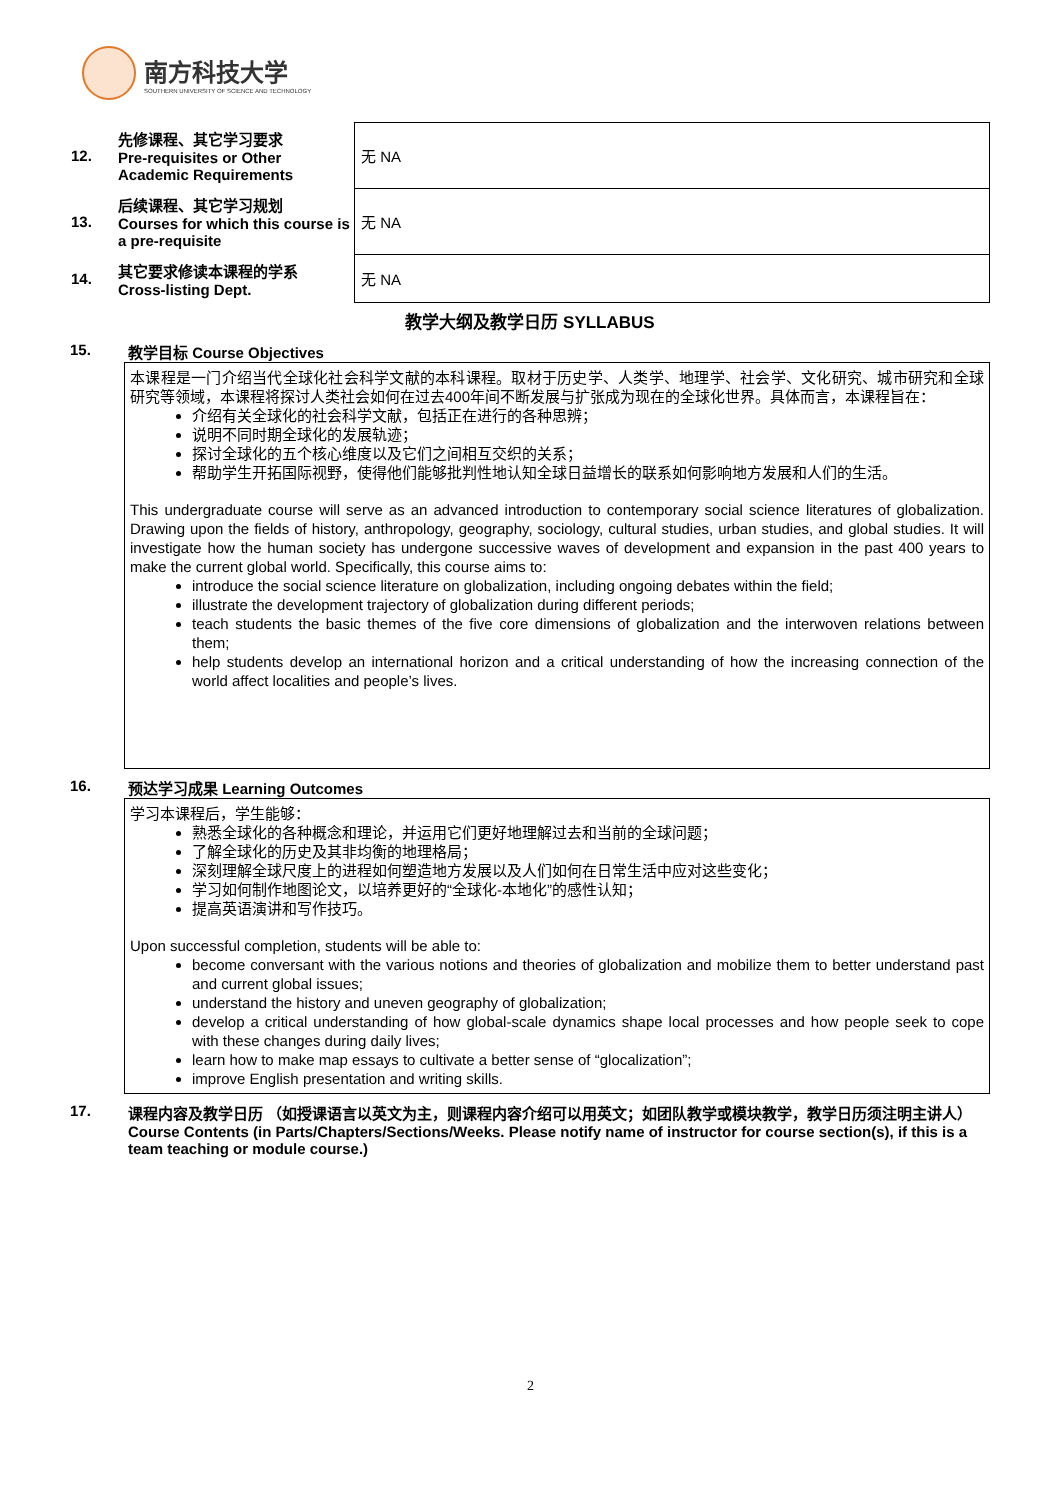南方科技大学
SOUTHERN UNIVERSITY OF SCIENCE AND TECHNOLOGY
| 12. | 先修课程、其它学习要求 Pre-requisites or Other Academic Requirements | 无 NA |
| 13. | 后续课程、其它学习规划 Courses for which this course is a pre-requisite | 无 NA |
| 14. | 其它要求修读本课程的学系 Cross-listing Dept. | 无 NA |
教学大纲及教学日历 SYLLABUS
15. 教学目标 Course Objectives
本课程是一门介绍当代全球化社会科学文献的本科课程。取材于历史学、人类学、地理学、社会学、文化研究、城市研究和全球研究等领域，本课程将探讨人类社会如何在过去400年间不断发展与扩张成为现在的全球化世界。具体而言，本课程旨在：
介绍有关全球化的社会科学文献，包括正在进行的各种思辨；
说明不同时期全球化的发展轨迹；
探讨全球化的五个核心维度以及它们之间相互交织的关系；
帮助学生开拓国际视野，使得他们能够批判性地认知全球日益增长的联系如何影响地方发展和人们的生活。
This undergraduate course will serve as an advanced introduction to contemporary social science literatures of globalization. Drawing upon the fields of history, anthropology, geography, sociology, cultural studies, urban studies, and global studies. It will investigate how the human society has undergone successive waves of development and expansion in the past 400 years to make the current global world. Specifically, this course aims to:
introduce the social science literature on globalization, including ongoing debates within the field;
illustrate the development trajectory of globalization during different periods;
teach students the basic themes of the five core dimensions of globalization and the interwoven relations between them;
help students develop an international horizon and a critical understanding of how the increasing connection of the world affect localities and people’s lives.
16. 预达学习成果 Learning Outcomes
学习本课程后，学生能够：
熟悉全球化的各种概念和理论，并运用它们更好地理解过去和当前的全球问题；
了解全球化的历史及其非均衡的地理格局；
深刻理解全球尺度上的进程如何塑造地方发展以及人们如何在日常生活中应对这些变化；
学习如何制作地图论文，以培养更好的“全球化-本地化”的感性认知；
提高英语演讲和写作技巧。
Upon successful completion, students will be able to:
become conversant with the various notions and theories of globalization and mobilize them to better understand past and current global issues;
understand the history and uneven geography of globalization;
develop a critical understanding of how global-scale dynamics shape local processes and how people seek to cope with these changes during daily lives;
learn how to make map essays to cultivate a better sense of “glocalization”;
improve English presentation and writing skills.
17. 课程内容及教学日历 （如授课语言以英文为主，则课程内容介绍可以用英文；如团队教学或模块教学，教学日历须注明主讲人）
Course Contents (in Parts/Chapters/Sections/Weeks. Please notify name of instructor for course section(s), if this is a team teaching or module course.)
2